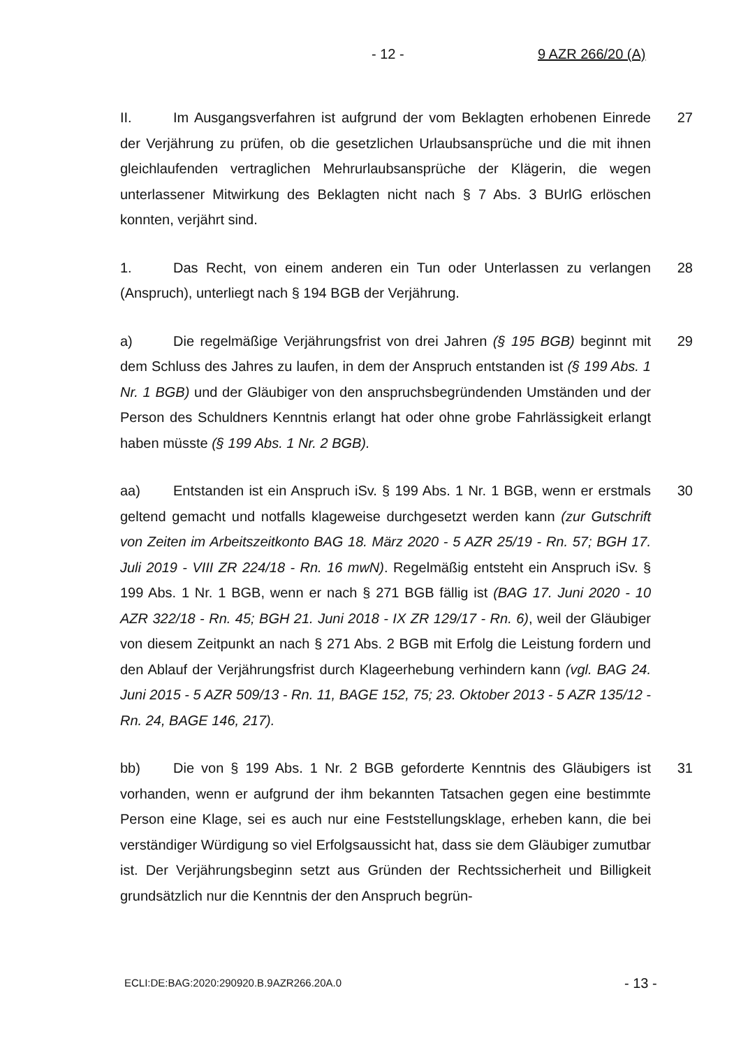- 12 - 9 AZR 266/20 (A)
II. Im Ausgangsverfahren ist aufgrund der vom Beklagten erhobenen Einrede der Verjährung zu prüfen, ob die gesetzlichen Urlaubsansprüche und die mit ihnen gleichlaufenden vertraglichen Mehrurlaubsansprüche der Klägerin, die wegen unterlassener Mitwirkung des Beklagten nicht nach § 7 Abs. 3 BUrlG erlöschen konnten, verjährt sind.
27
1. Das Recht, von einem anderen ein Tun oder Unterlassen zu verlangen (Anspruch), unterliegt nach § 194 BGB der Verjährung.
28
a) Die regelmäßige Verjährungsfrist von drei Jahren (§ 195 BGB) beginnt mit dem Schluss des Jahres zu laufen, in dem der Anspruch entstanden ist (§ 199 Abs. 1 Nr. 1 BGB) und der Gläubiger von den anspruchsbegründenden Umständen und der Person des Schuldners Kenntnis erlangt hat oder ohne grobe Fahrlässigkeit erlangt haben müsste (§ 199 Abs. 1 Nr. 2 BGB).
29
aa) Entstanden ist ein Anspruch iSv. § 199 Abs. 1 Nr. 1 BGB, wenn er erstmals geltend gemacht und notfalls klageweise durchgesetzt werden kann (zur Gutschrift von Zeiten im Arbeitszeitkonto BAG 18. März 2020 - 5 AZR 25/19 - Rn. 57; BGH 17. Juli 2019 - VIII ZR 224/18 - Rn. 16 mwN). Regelmäßig entsteht ein Anspruch iSv. § 199 Abs. 1 Nr. 1 BGB, wenn er nach § 271 BGB fällig ist (BAG 17. Juni 2020 - 10 AZR 322/18 - Rn. 45; BGH 21. Juni 2018 - IX ZR 129/17 - Rn. 6), weil der Gläubiger von diesem Zeitpunkt an nach § 271 Abs. 2 BGB mit Erfolg die Leistung fordern und den Ablauf der Verjährungsfrist durch Klageerhebung verhindern kann (vgl. BAG 24. Juni 2015 - 5 AZR 509/13 - Rn. 11, BAGE 152, 75; 23. Oktober 2013 - 5 AZR 135/12 - Rn. 24, BAGE 146, 217).
30
bb) Die von § 199 Abs. 1 Nr. 2 BGB geforderte Kenntnis des Gläubigers ist vorhanden, wenn er aufgrund der ihm bekannten Tatsachen gegen eine bestimmte Person eine Klage, sei es auch nur eine Feststellungsklage, erheben kann, die bei verständiger Würdigung so viel Erfolgsaussicht hat, dass sie dem Gläubiger zumutbar ist. Der Verjährungsbeginn setzt aus Gründen der Rechtssicherheit und Billigkeit grundsätzlich nur die Kenntnis der den Anspruch begrün-
31
ECLI:DE:BAG:2020:290920.B.9AZR266.20A.0
- 13 -